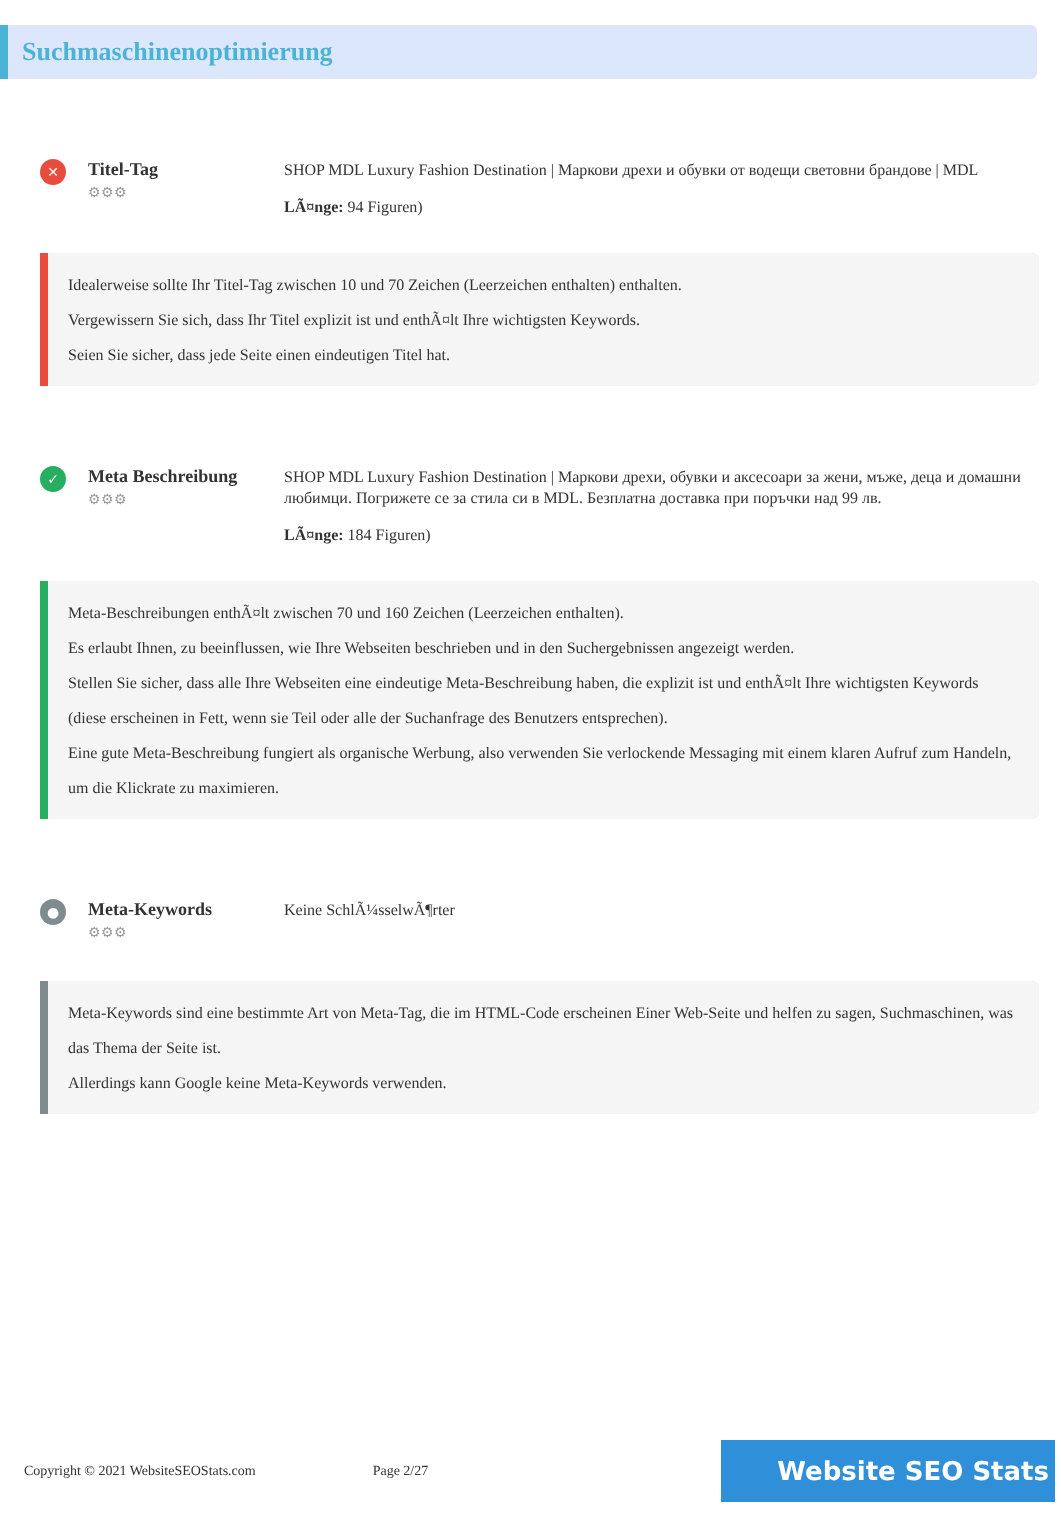Suchmaschinenoptimierung
✕
Titel-Tag
⚙⚙⚙
SHOP MDL Luxury Fashion Destination | Маркови дрехи и обувки от водещи световни брандове | MDL
LÃ¤nge: 94 Figuren)
Idealerweise sollte Ihr Titel-Tag zwischen 10 und 70 Zeichen (Leerzeichen enthalten) enthalten.
Vergewissern Sie sich, dass Ihr Titel explizit ist und enthÃ¤lt Ihre wichtigsten Keywords.
Seien Sie sicher, dass jede Seite einen eindeutigen Titel hat.
✓
Meta Beschreibung
⚙⚙⚙
SHOP MDL Luxury Fashion Destination | Маркови дрехи, обувки и аксесоари за жени, мъже, деца и домашни любимци. Погрижете се за стила си в MDL. Безплатна доставка при поръчки над 99 лв.
LÃ¤nge: 184 Figuren)
Meta-Beschreibungen enthÃ¤lt zwischen 70 und 160 Zeichen (Leerzeichen enthalten).
Es erlaubt Ihnen, zu beeinflussen, wie Ihre Webseiten beschrieben und in den Suchergebnissen angezeigt werden.
Stellen Sie sicher, dass alle Ihre Webseiten eine eindeutige Meta-Beschreibung haben, die explizit ist und enthÃ¤lt Ihre wichtigsten Keywords (diese erscheinen in Fett, wenn sie Teil oder alle der Suchanfrage des Benutzers entsprechen).
Eine gute Meta-Beschreibung fungiert als organische Werbung, also verwenden Sie verlockende Messaging mit einem klaren Aufruf zum Handeln, um die Klickrate zu maximieren.
●
Meta-Keywords
⚙⚙⚙
Keine SchlÃ¼sselwÃ¶rter
Meta-Keywords sind eine bestimmte Art von Meta-Tag, die im HTML-Code erscheinen Einer Web-Seite und helfen zu sagen, Suchmaschinen, was das Thema der Seite ist.
Allerdings kann Google keine Meta-Keywords verwenden.
Copyright © 2021 WebsiteSEOStats.com
Page 2/27
Website SEO Stats